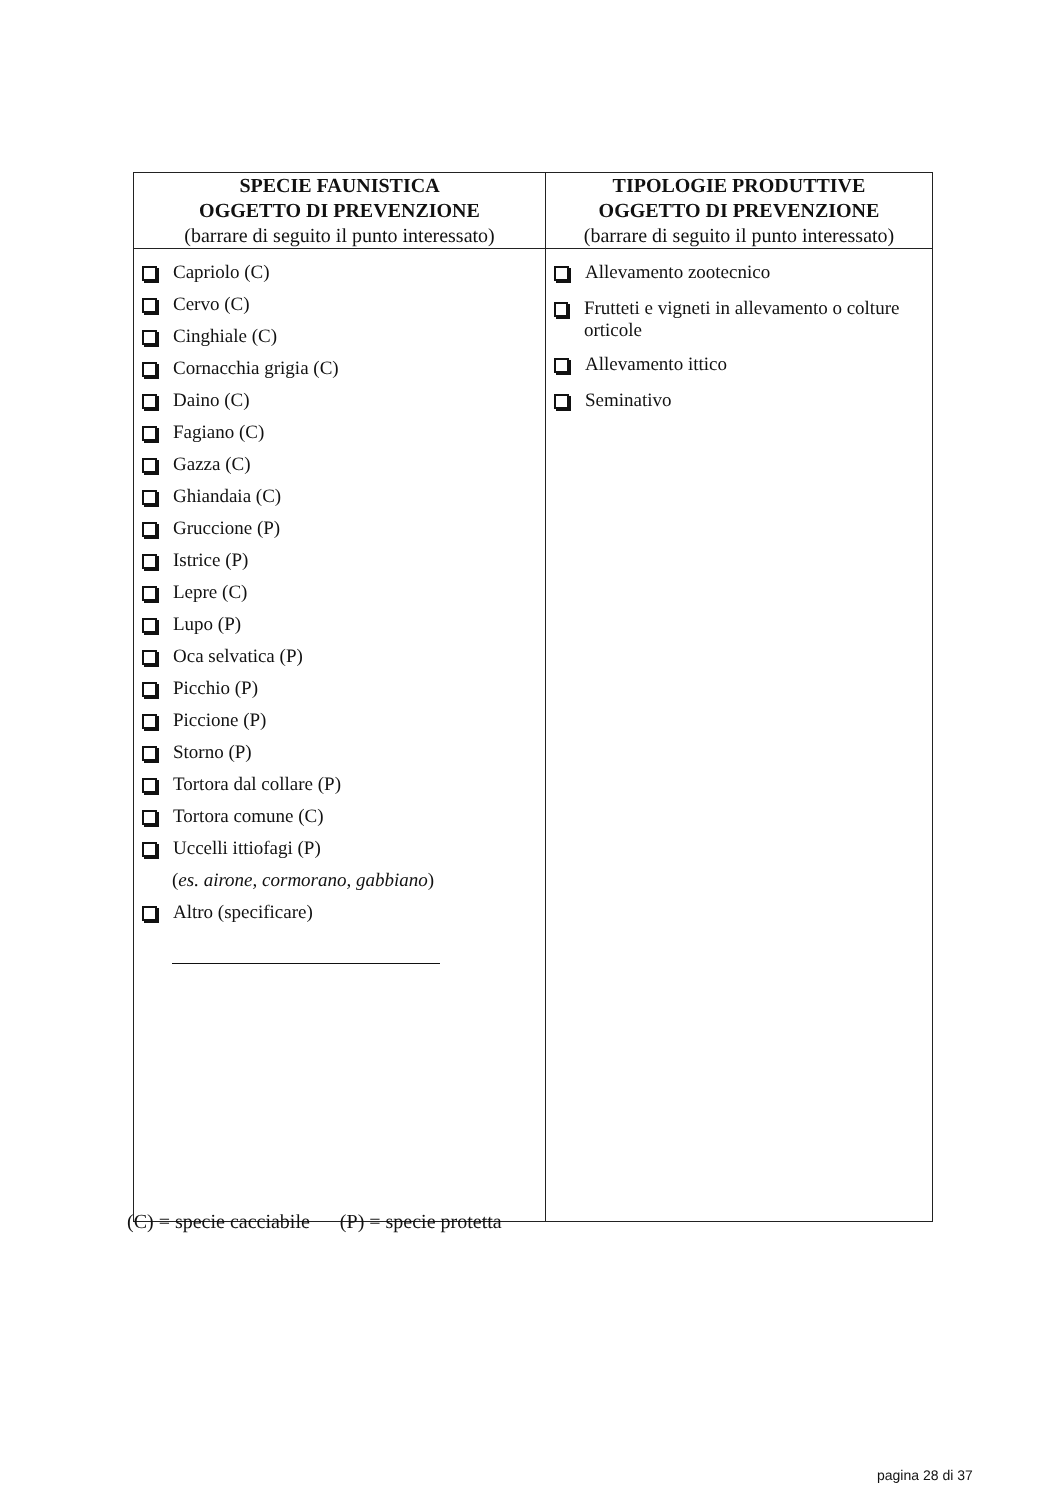| SPECIE FAUNISTICA OGGETTO DI PREVENZIONE (barrare di seguito il punto interessato) | TIPOLOGIE PRODUTTIVE OGGETTO DI PREVENZIONE (barrare di seguito il punto interessato) |
| --- | --- |
| Capriolo (C) Cervo (C) Cinghiale (C) Cornacchia grigia (C) Daino (C) Fagiano (C) Gazza (C) Ghiandaia (C) Gruccione (P) Istrice (P) Lepre (C) Lupo (P) Oca selvatica (P) Picchio (P) Piccione (P) Storno (P) Tortora dal collare (P) Tortora comune (C) Uccelli ittiofagi (P) ( es. airone, cormorano, gabbiano ) Altro (specificare) | Allevamento zootecnico Frutteti e vigneti in allevamento o colture orticole Allevamento ittico Seminativo |
(C) = specie cacciabile (P) = specie protetta
pagina 28 di 37